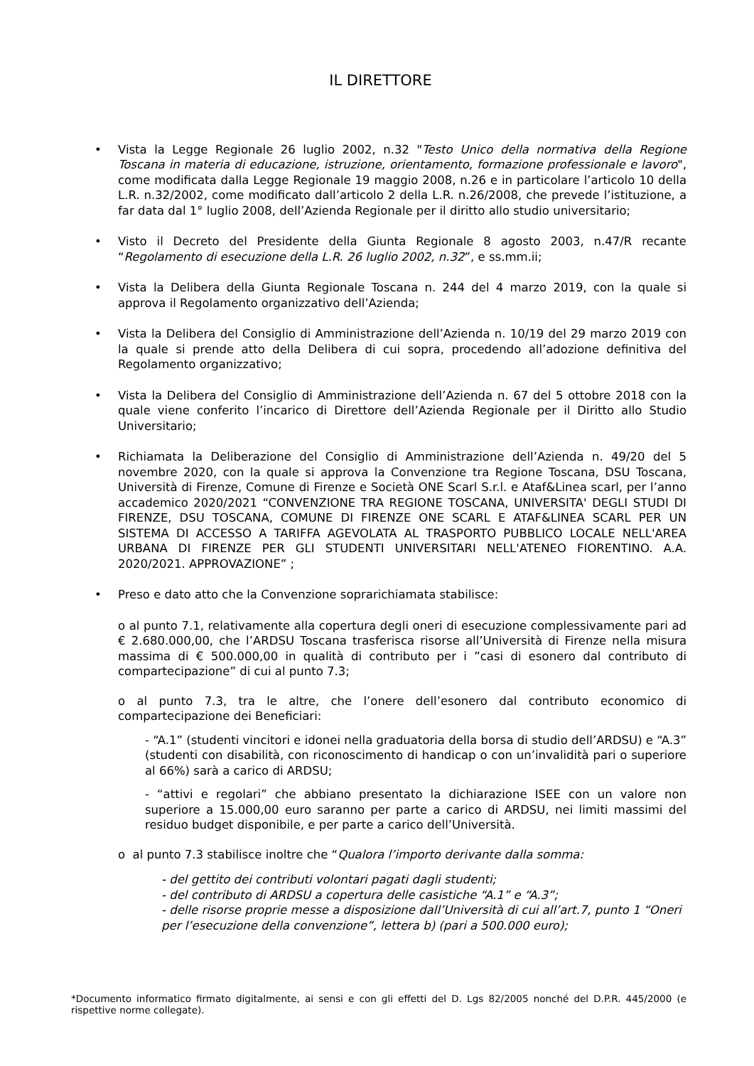IL DIRETTORE
• Vista la Legge Regionale 26 luglio 2002, n.32 "Testo Unico della normativa della Regione Toscana in materia di educazione, istruzione, orientamento, formazione professionale e lavoro", come modificata dalla Legge Regionale 19 maggio 2008, n.26 e in particolare l’articolo 10 della L.R. n.32/2002, come modificato dall’articolo 2 della L.R. n.26/2008, che prevede l’istituzione, a far data dal 1° luglio 2008, dell’Azienda Regionale per il diritto allo studio universitario;
• Visto il Decreto del Presidente della Giunta Regionale 8 agosto 2003, n.47/R recante “Regolamento di esecuzione della L.R. 26 luglio 2002, n.32”, e ss.mm.ii;
• Vista la Delibera della Giunta Regionale Toscana n. 244 del 4 marzo 2019, con la quale si approva il Regolamento organizzativo dell’Azienda;
• Vista la Delibera del Consiglio di Amministrazione dell’Azienda n. 10/19 del 29 marzo 2019 con la quale si prende atto della Delibera di cui sopra, procedendo all’adozione definitiva del Regolamento organizzativo;
• Vista la Delibera del Consiglio di Amministrazione dell’Azienda n. 67 del 5 ottobre 2018 con la quale viene conferito l’incarico di Direttore dell’Azienda Regionale per il Diritto allo Studio Universitario;
• Richiamata la Deliberazione del Consiglio di Amministrazione dell’Azienda n. 49/20 del 5 novembre 2020, con la quale si approva la Convenzione tra Regione Toscana, DSU Toscana, Università di Firenze, Comune di Firenze e Società ONE Scarl S.r.l. e Ataf&Linea scarl, per l’anno accademico 2020/2021 “CONVENZIONE TRA REGIONE TOSCANA, UNIVERSITA' DEGLI STUDI DI FIRENZE, DSU TOSCANA, COMUNE DI FIRENZE ONE SCARL E ATAF&LINEA SCARL PER UN SISTEMA DI ACCESSO A TARIFFA AGEVOLATA AL TRASPORTO PUBBLICO LOCALE NELL'AREA URBANA DI FIRENZE PER GLI STUDENTI UNIVERSITARI NELL'ATENEO FIORENTINO. A.A. 2020/2021. APPROVAZIONE” ;
• Preso e dato atto che la Convenzione soprarichiamata stabilisce:
o al punto 7.1, relativamente alla copertura degli oneri di esecuzione complessivamente pari ad € 2.680.000,00, che l’ARDSU Toscana trasferisca risorse all’Università di Firenze nella misura massima di € 500.000,00 in qualità di contributo per i ”casi di esonero dal contributo di compartecipazione” di cui al punto 7.3;
o al punto 7.3, tra le altre, che l’onere dell’esonero dal contributo economico di compartecipazione dei Beneficiari:
- “A.1” (studenti vincitori e idonei nella graduatoria della borsa di studio dell’ARDSU) e “A.3” (studenti con disabilità, con riconoscimento di handicap o con un’invalidità pari o superiore al 66%) sarà a carico di ARDSU;
- “attivi e regolari” che abbiano presentato la dichiarazione ISEE con un valore non superiore a 15.000,00 euro saranno per parte a carico di ARDSU, nei limiti massimi del residuo budget disponibile, e per parte a carico dell’Università.
o al punto 7.3 stabilisce inoltre che “Qualora l’importo derivante dalla somma:
- del gettito dei contributi volontari pagati dagli studenti;
- del contributo di ARDSU a copertura delle casistiche “A.1” e “A.3”;
- delle risorse proprie messe a disposizione dall’Università di cui all’art.7, punto 1 “Oneri per l’esecuzione della convenzione”, lettera b) (pari a 500.000 euro);
*Documento informatico firmato digitalmente, ai sensi e con gli effetti del D. Lgs 82/2005 nonché del D.P.R. 445/2000 (e rispettive norme collegate).